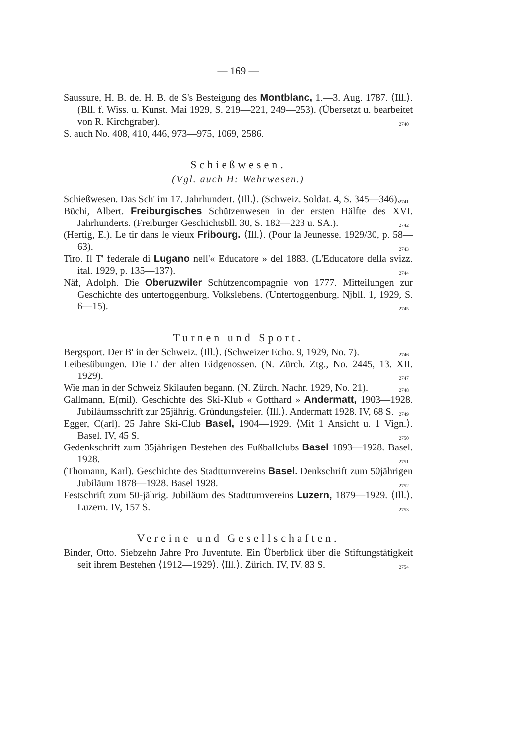— 169 —
Saussure, H. B. de. H. B. de S's Besteigung des Montblanc, 1.—3. Aug. 1787. ⟨Ill.⟩. (Bll. f. Wiss. u. Kunst. Mai 1929, S. 219—221, 249—253). (Übersetzt u. bearbeitet von R. Kirchgraber). 2740
S. auch No. 408, 410, 446, 973—975, 1069, 2586.
Schießwesen.
(Vgl. auch H: Wehrwesen.)
Schießwesen. Das Sch' im 17. Jahrhundert. ⟨Ill.⟩. (Schweiz. Soldat. 4, S. 345—346). 2741
Büchi, Albert. Freiburgisches Schützenwesen in der ersten Hälfte des XVI. Jahrhunderts. (Freiburger Geschichtsbll. 30, S. 182—223 u. SA.). 2742
(Hertig, E.). Le tir dans le vieux Fribourg. ⟨Ill.⟩. (Pour la Jeunesse. 1929/30, p. 58—63). 2743
Tiro. Il T' federale di Lugano nell'« Educatore » del 1883. (L'Educatore della svizz. ital. 1929, p. 135—137). 2744
Näf, Adolph. Die Oberuzwiler Schützencompagnie von 1777. Mitteilungen zur Geschichte des untertoggenburg. Volkslebens. (Untertoggenburg. Njbll. 1, 1929, S. 6—15). 2745
Turnen und Sport.
Bergsport. Der B' in der Schweiz. ⟨Ill.⟩. (Schweizer Echo. 9, 1929, No. 7). 2746
Leibesübungen. Die L' der alten Eidgenossen. (N. Zürch. Ztg., No. 2445, 13. XII. 1929). 2747
Wie man in der Schweiz Skilaufen begann. (N. Zürch. Nachr. 1929, No. 21). 2748
Gallmann, E(mil). Geschichte des Ski-Klub « Gotthard » Andermatt, 1903—1928. Jubiläumsschrift zur 25jährig. Gründungsfeier. ⟨Ill.⟩. Andermatt 1928. IV, 68 S. 2749
Egger, C(arl). 25 Jahre Ski-Club Basel, 1904—1929. ⟨Mit 1 Ansicht u. 1 Vign.⟩. Basel. IV, 45 S. 2750
Gedenkschrift zum 35jährigen Bestehen des Fußballclubs Basel 1893—1928. Basel. 1928. 2751
(Thomann, Karl). Geschichte des Stadtturnvereins Basel. Denkschrift zum 50jährigen Jubiläum 1878—1928. Basel 1928. 2752
Festschrift zum 50-jährig. Jubiläum des Stadtturnvereins Luzern, 1879—1929. ⟨Ill.⟩. Luzern. IV, 157 S. 2753
Vereine und Gesellschaften.
Binder, Otto. Siebzehn Jahre Pro Juventute. Ein Überblick über die Stiftungstätigkeit seit ihrem Bestehen ⟨1912—1929⟩. ⟨Ill.⟩. Zürich. IV, IV, 83 S. 2754